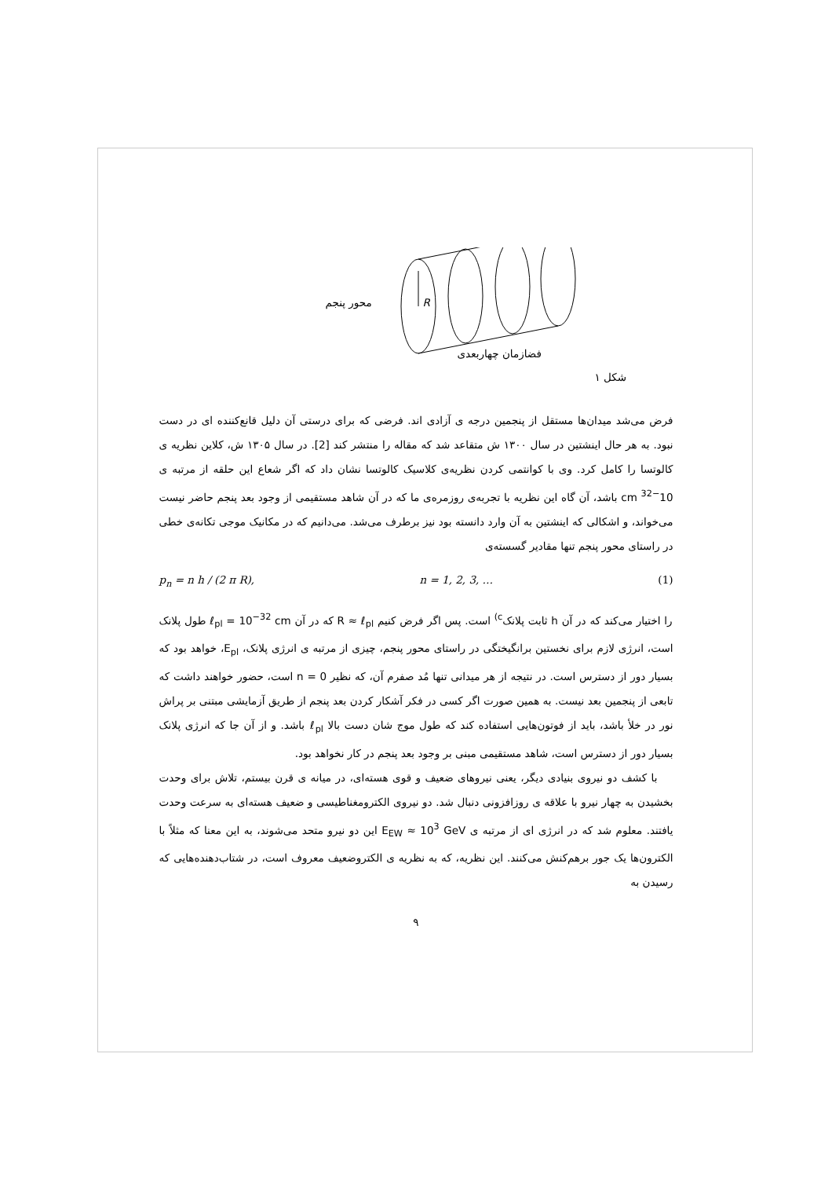محور پنجم R
فضازمان چهاربعدی
شکل ۱
فرض می‌شد میدان‌ها مستقل از پنجمین درجه ی آزادی اند. فرضی که برای درستی آن دلیل قانع‌کننده ای در دست نبود. به هر حال اینشتین در سال ۱۳۰۰ ش متقاعد شد که مقاله را منتشر کند [2]. در سال ۱۳۰۵ ش، کلاین نظریه ی کالوتسا را کامل کرد. وی با کوانتمی کردن نظریه‌ی کلاسیک کالوتسا نشان داد که اگر شعاع این حلقه از مرتبه ی 10<sup>−32</sup> cm باشد، آن گاه این نظریه با تجربه‌ی روزمره‌ی ما که در آن شاهد مستقیمی از وجود بعد پنجم حاضر نیست می‌خواند، و اشکالی که اینشتین به آن وارد دانسته بود نیز برطرف می‌شد. می‌دانیم که در مکانیک موجی تکانه‌ی خطی در راستای محور پنجم تنها مقادیر گسسته‌ی
p<sub>n</sub> = n h / (2 π R), n = 1, 2, 3, … (1)
را اختیار می‌کند که در آن h ثابت پلانک<sup>c)</sup> است. پس اگر فرض کنیم R ≈ ℓ<sub>pl</sub> که در آن ℓ<sub>pl</sub> = 10<sup>−32</sup> cm طول پلانک است، انرژی لازم برای نخستین برانگیختگی در راستای محور پنجم، چیزی از مرتبه ی انرژی پلانک، E<sub>pl</sub>، خواهد بود که بسیار دور از دسترس است. در نتیجه از هر میدانی تنها مُد صفرم آن، که نظیر n = 0 است، حضور خواهند داشت که تابعی از پنجمین بعد نیست. به همین صورت اگر کسی در فکر آشکار کردن بعد پنجم از طریق آزمایشی مبتنی بر پراش نور در خلأ باشد، باید از فوتون‌هایی استفاده کند که طول موج شان دست بالا ℓ<sub>pl</sub> باشد. و از آن جا که انرژی پلانک بسیار دور از دسترس است، شاهد مستقیمی مبنی بر وجود بعد پنجم در کار نخواهد بود.
با کشف دو نیروی بنیادی دیگر، یعنی نیروهای ضعیف و قوی هسته‌ای، در میانه ی قرن بیستم، تلاش برای وحدت بخشیدن به چهار نیرو با علاقه ی روزافزونی دنبال شد. دو نیروی الکترومغناطیسی و ضعیف هسته‌ای به سرعت وحدت یافتند. معلوم شد که در انرژی ای از مرتبه ی E<sub>EW</sub> ≈ 10<sup>3</sup> GeV این دو نیرو متحد می‌شوند، به این معنا که مثلاً با الکترون‌ها یک جور برهم‌کنش می‌کنند. این نظریه، که به نظریه ی الکتروضعیف معروف است، در شتاب‌دهنده‌هایی که رسیدن به
۹